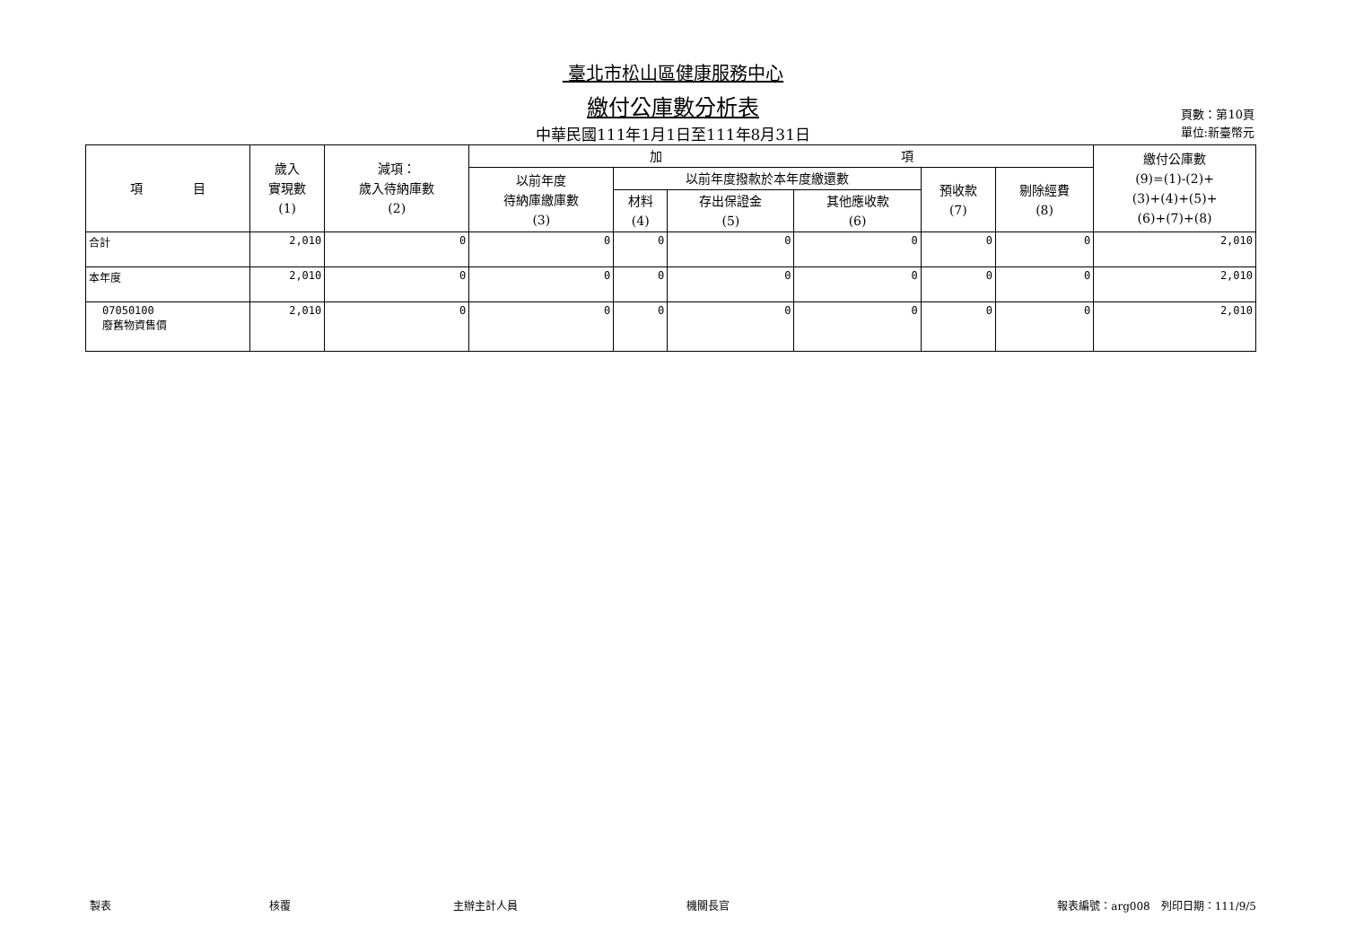臺北市松山區健康服務中心
繳付公庫數分析表
中華民國111年1月1日至111年8月31日
頁數：第10頁
單位:新臺幣元
| 項 目 | 歲入 實現數 (1) | 減項： 歲入待納庫數 (2) | 加 項 | | | | | | 繳付公庫數 (9)=(1)-(2)+ (3)+(4)+(5)+ (6)+(7)+(8) |
| --- | --- | --- | --- | --- | --- | --- | --- | --- | --- |
| | | | 以前年度 待納庫繳庫數 (3) | 以前年度撥款於本年度繳還數 | | | 預收款 (7) | 剔除經費 (8) | |
| | | | | 材料 (4) | 存出保證金 (5) | 其他應收款 (6) | | | |
| 合計 | 2,010 | 0 | 0 | 0 | 0 | 0 | 0 | 0 | 2,010 |
| 本年度 | 2,010 | 0 | 0 | 0 | 0 | 0 | 0 | 0 | 2,010 |
| 07050100 廢舊物資售價 | 2,010 | 0 | 0 | 0 | 0 | 0 | 0 | 0 | 2,010 |
製表 核覆 主辦主計人員 機關長官 報表編號：arg008　列印日期：111/9/5